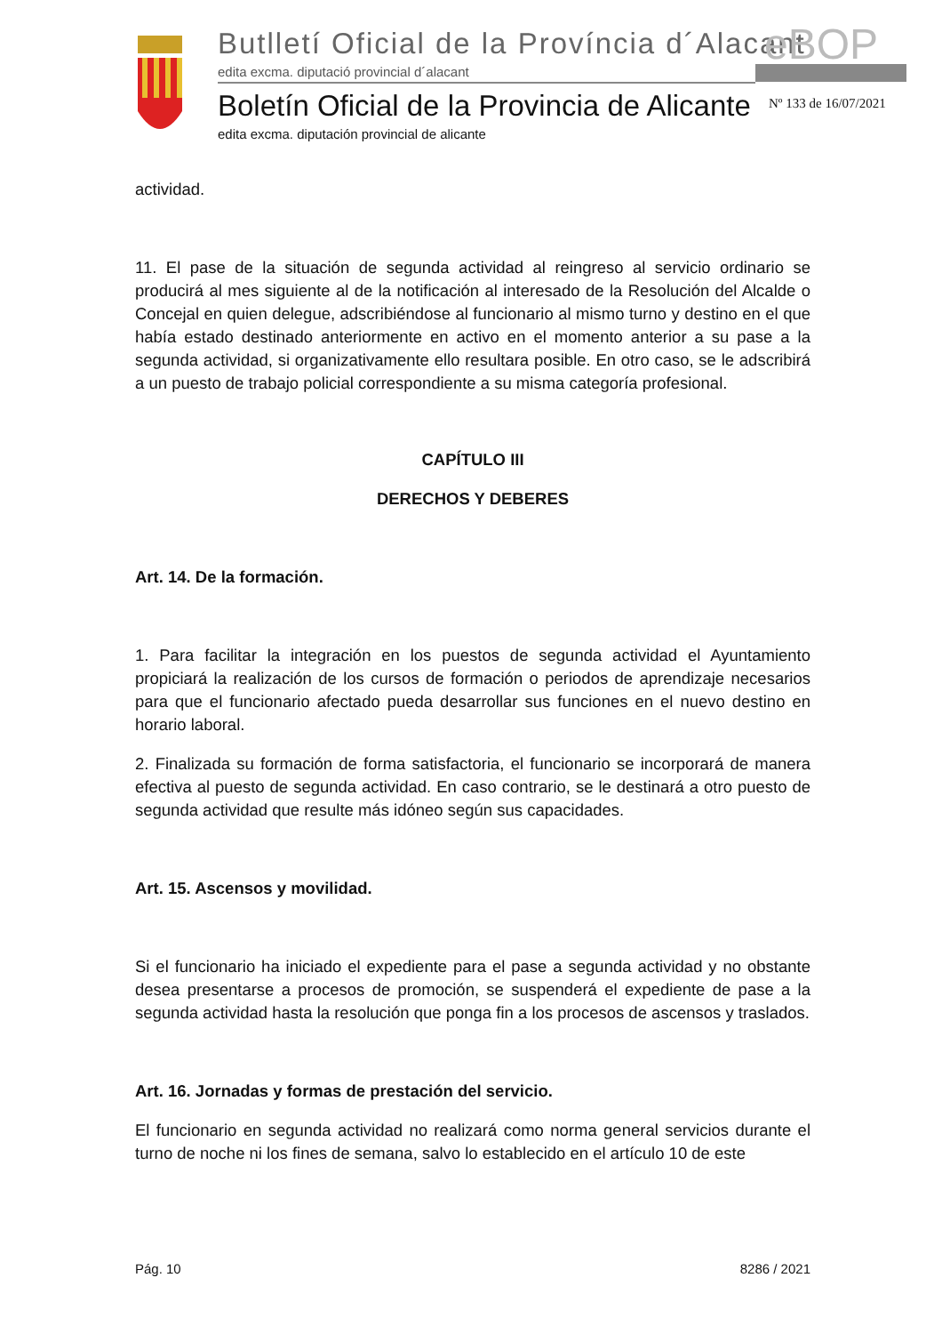Butlletí Oficial de la Província d´Alacant
eBOP
edita excma. diputació provincial d´alacant
Boletín Oficial de la Provincia de Alicante
Nº 133 de 16/07/2021
edita excma. diputación provincial de alicante
actividad.
11. El pase de la situación de segunda actividad al reingreso al servicio ordinario se producirá al mes siguiente al de la notificación al interesado de la Resolución del Alcalde o Concejal en quien delegue, adscribiéndose al funcionario al mismo turno y destino en el que había estado destinado anteriormente en activo en el momento anterior a su pase a la segunda actividad, si organizativamente ello resultara posible. En otro caso, se le adscribirá a un puesto de trabajo policial correspondiente a su misma categoría profesional.
CAPÍTULO III
DERECHOS Y DEBERES
Art. 14. De la formación.
1. Para facilitar la integración en los puestos de segunda actividad el Ayuntamiento propiciará la realización de los cursos de formación o periodos de aprendizaje necesarios para que el funcionario afectado pueda desarrollar sus funciones en el nuevo destino en horario laboral.
2. Finalizada su formación de forma satisfactoria, el funcionario se incorporará de manera efectiva al puesto de segunda actividad. En caso contrario, se le destinará a otro puesto de segunda actividad que resulte más idóneo según sus capacidades.
Art. 15. Ascensos y movilidad.
Si el funcionario ha iniciado el expediente para el pase a segunda actividad y no obstante desea presentarse a procesos de promoción, se suspenderá el expediente de pase a la segunda actividad hasta la resolución que ponga fin a los procesos de ascensos y traslados.
Art. 16. Jornadas y formas de prestación del servicio.
El funcionario en segunda actividad no realizará como norma general servicios durante el turno de noche ni los fines de semana, salvo lo establecido en el artículo 10 de este
Pág. 10 8286 / 2021